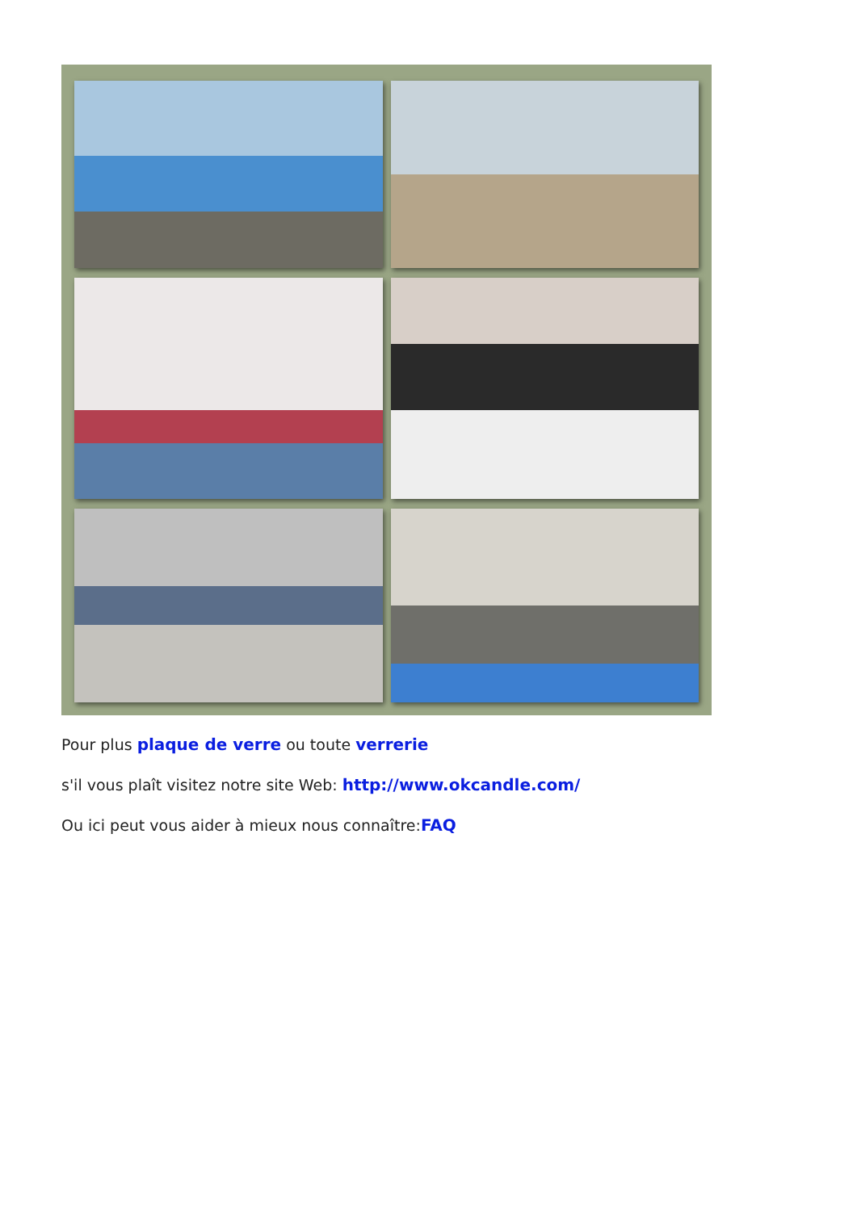Pour plus plaque de verre ou toute verrerie
s'il vous plaît visitez notre site Web: http://www.okcandle.com/
Ou ici peut vous aider à mieux nous connaître:FAQ